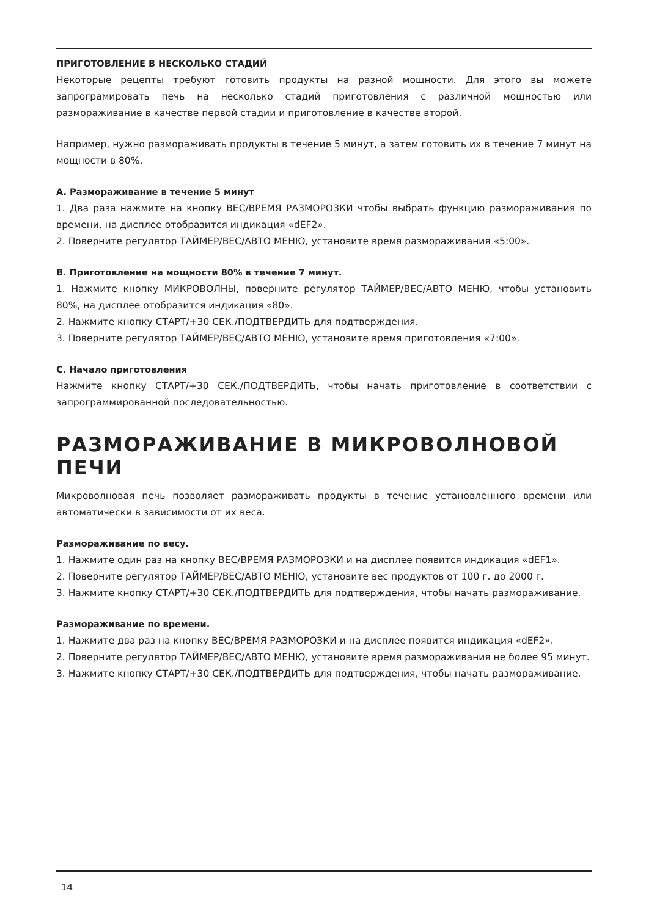ПРИГОТОВЛЕНИЕ В НЕСКОЛЬКО СТАДИЙ
Некоторые рецепты требуют готовить продукты на разной мощности. Для этого вы можете запрограмировать печь на несколько стадий приготовления с различной мощностью или размораживание в качестве первой стадии и приготовление в качестве второй.
Например, нужно размораживать продукты в течение 5 минут, а затем готовить их в течение 7 минут на мощности в 80%.
A. Размораживание в течение 5 минут
1. Два раза нажмите на кнопку ВЕС/ВРЕМЯ РАЗМОРОЗКИ чтобы выбрать функцию размораживания по времени, на дисплее отобразится индикация «dEF2».
2. Поверните регулятор ТАЙМЕР/ВЕС/АВТО МЕНЮ, установите время размораживания «5:00».
B. Приготовление на мощности 80% в течение 7 минут.
1. Нажмите кнопку МИКРОВОЛНЫ, поверните регулятор ТАЙМЕР/ВЕС/АВТО МЕНЮ, чтобы установить 80%, на дисплее отобразится индикация «80».
2. Нажмите кнопку СТАРТ/+30 СЕК./ПОДТВЕРДИТЬ для подтверждения.
3. Поверните регулятор ТАЙМЕР/ВЕС/АВТО МЕНЮ, установите время приготовления «7:00».
C. Начало приготовления
Нажмите кнопку СТАРТ/+30 СЕК./ПОДТВЕРДИТЬ, чтобы начать приготовление в соответствии с запрограммированной последовательностью.
РАЗМОРАЖИВАНИЕ В МИКРОВОЛНОВОЙ ПЕЧИ
Микроволновая печь позволяет размораживать продукты в течение установленного времени или автоматически в зависимости от их веса.
Размораживание по весу.
1. Нажмите один раз на кнопку ВЕС/ВРЕМЯ РАЗМОРОЗКИ и на дисплее появится индикация «dEF1».
2. Поверните регулятор ТАЙМЕР/ВЕС/АВТО МЕНЮ, установите вес продуктов от 100 г. до 2000 г.
3. Нажмите кнопку СТАРТ/+30 СЕК./ПОДТВЕРДИТЬ для подтверждения, чтобы начать размораживание.
Размораживание по времени.
1. Нажмите два раз на кнопку ВЕС/ВРЕМЯ РАЗМОРОЗКИ и на дисплее появится индикация «dEF2».
2. Поверните регулятор ТАЙМЕР/ВЕС/АВТО МЕНЮ, установите время размораживания не более 95 минут.
3. Нажмите кнопку СТАРТ/+30 СЕК./ПОДТВЕРДИТЬ для подтверждения, чтобы начать размораживание.
14